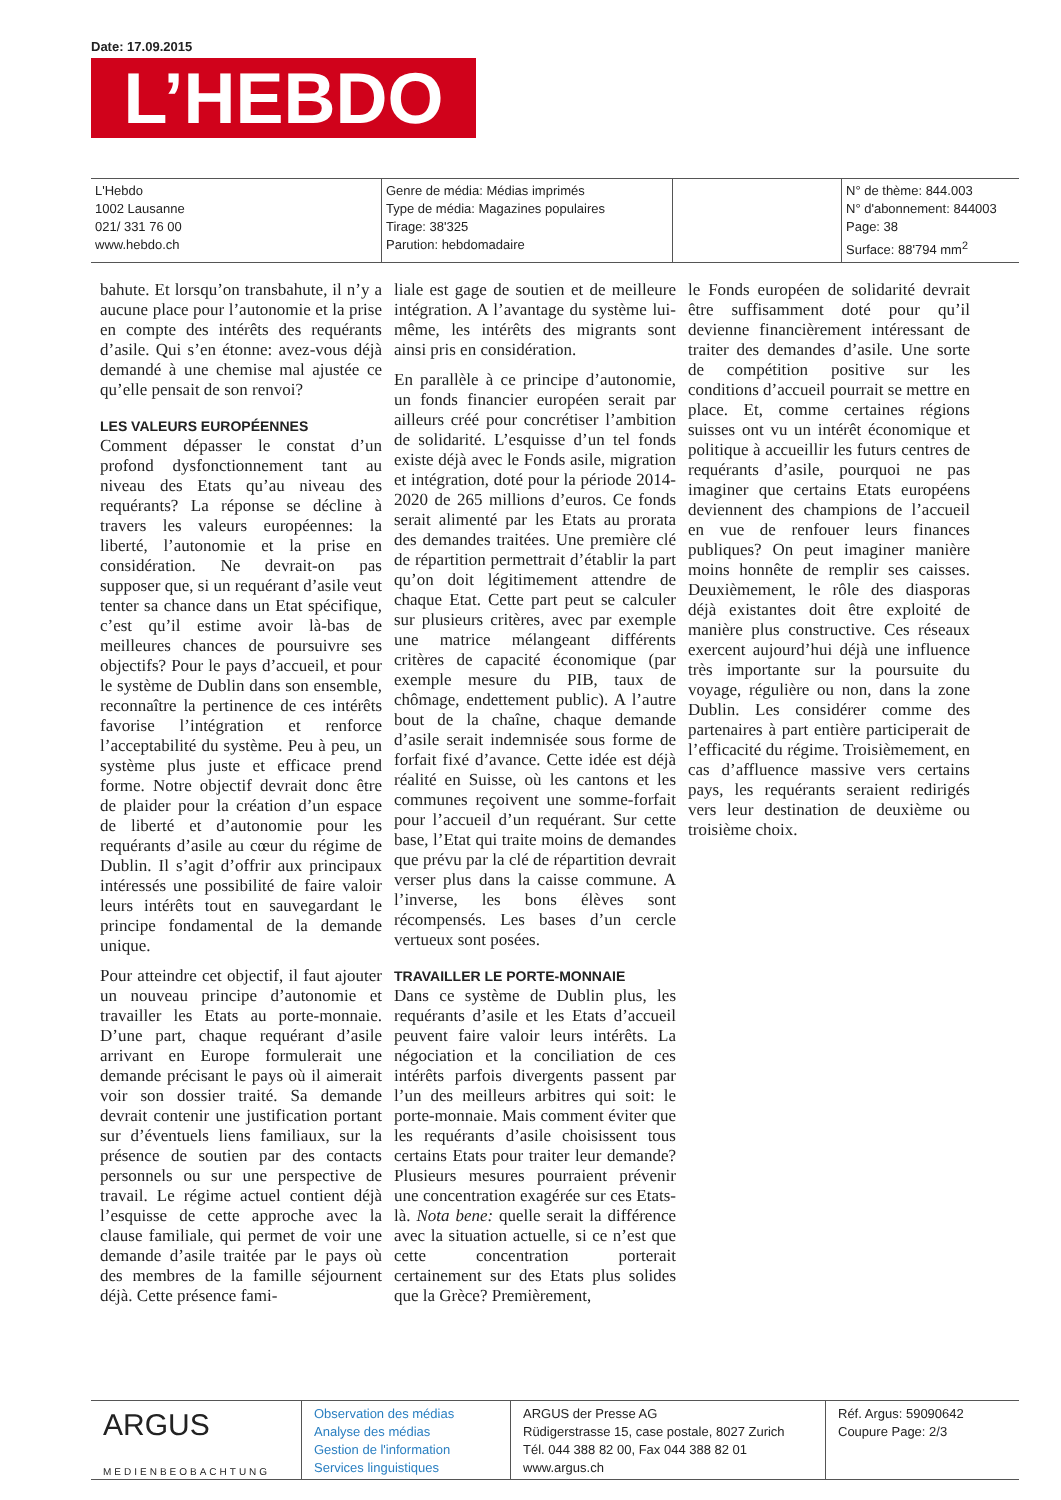Date: 17.09.2015
L’HEBDO
L'Hebdo
1002 Lausanne
021/ 331 76 00
www.hebdo.ch
Genre de média: Médias imprimés
Type de média: Magazines populaires
Tirage: 38'325
Parution: hebdomadaire
N° de thème: 844.003
N° d'abonnement: 844003
Page: 38
Surface: 88'794 mm<sup>2</sup>
bahute. Et lorsqu’on transbahute, il n’y a aucune place pour l’autonomie et la prise en compte des intérêts des requérants d’asile. Qui s’en étonne: avez-vous déjà demandé à une chemise mal ajustée ce qu’elle pensait de son renvoi?
LES VALEURS EUROPÉENNES
Comment dépasser le constat d’un profond dysfonctionnement tant au niveau des Etats qu’au niveau des requérants? La réponse se décline à travers les valeurs européennes: la liberté, l’autonomie et la prise en considération. Ne devrait-on pas supposer que, si un requérant d’asile veut tenter sa chance dans un Etat spécifique, c’est qu’il estime avoir là-bas de meilleures chances de poursuivre ses objectifs? Pour le pays d’accueil, et pour le système de Dublin dans son ensemble, reconnaître la pertinence de ces intérêts favorise l’intégration et renforce l’acceptabilité du système. Peu à peu, un système plus juste et efficace prend forme. Notre objectif devrait donc être de plaider pour la création d’un espace de liberté et d’autonomie pour les requérants d’asile au cœur du régime de Dublin. Il s’agit d’offrir aux principaux intéressés une possibilité de faire valoir leurs intérêts tout en sauvegardant le principe fondamental de la demande unique.
Pour atteindre cet objectif, il faut ajouter un nouveau principe d’autonomie et travailler les Etats au porte-monnaie. D’une part, chaque requérant d’asile arrivant en Europe formulerait une demande précisant le pays où il aimerait voir son dossier traité. Sa demande devrait contenir une justification portant sur d’éventuels liens familiaux, sur la présence de soutien par des contacts personnels ou sur une perspective de travail. Le régime actuel contient déjà l’esquisse de cette approche avec la clause familiale, qui permet de voir une demande d’asile traitée par le pays où des membres de la famille séjournent déjà. Cette présence fami-
liale est gage de soutien et de meilleure intégration. A l’avantage du système lui-même, les intérêts des migrants sont ainsi pris en considération.
En parallèle à ce principe d’autonomie, un fonds financier européen serait par ailleurs créé pour concrétiser l’ambition de solidarité. L’esquisse d’un tel fonds existe déjà avec le Fonds asile, migration et intégration, doté pour la période 2014-2020 de 265 millions d’euros. Ce fonds serait alimenté par les Etats au prorata des demandes traitées. Une première clé de répartition permettrait d’établir la part qu’on doit légitimement attendre de chaque Etat. Cette part peut se calculer sur plusieurs critères, avec par exemple une matrice mélangeant différents critères de capacité économique (par exemple mesure du PIB, taux de chômage, endettement public). A l’autre bout de la chaîne, chaque demande d’asile serait indemnisée sous forme de forfait fixé d’avance. Cette idée est déjà réalité en Suisse, où les cantons et les communes reçoivent une somme-forfait pour l’accueil d’un requérant. Sur cette base, l’Etat qui traite moins de demandes que prévu par la clé de répartition devrait verser plus dans la caisse commune. A l’inverse, les bons élèves sont récompensés. Les bases d’un cercle vertueux sont posées.
TRAVAILLER LE PORTE-MONNAIE
Dans ce système de Dublin plus, les requérants d’asile et les Etats d’accueil peuvent faire valoir leurs intérêts. La négociation et la conciliation de ces intérêts parfois divergents passent par l’un des meilleurs arbitres qui soit: le porte-monnaie. Mais comment éviter que les requérants d’asile choisissent tous certains Etats pour traiter leur demande? Plusieurs mesures pourraient prévenir une concentration exagérée sur ces Etats-là. Nota bene: quelle serait la différence avec la situation actuelle, si ce n’est que cette concentration porterait certainement sur des Etats plus solides que la Grèce? Premièrement,
le Fonds européen de solidarité devrait être suffisamment doté pour qu’il devienne financièrement intéressant de traiter des demandes d’asile. Une sorte de compétition positive sur les conditions d’accueil pourrait se mettre en place. Et, comme certaines régions suisses ont vu un intérêt économique et politique à accueillir les futurs centres de requérants d’asile, pourquoi ne pas imaginer que certains Etats européens deviennent des champions de l’accueil en vue de renfouer leurs finances publiques? On peut imaginer manière moins honnête de remplir ses caisses. Deuxièmement, le rôle des diasporas déjà existantes doit être exploité de manière plus constructive. Ces réseaux exercent aujourd’hui déjà une influence très importante sur la poursuite du voyage, régulière ou non, dans la zone Dublin. Les considérer comme des partenaires à part entière participerait de l’efficacité du régime. Troisièmement, en cas d’affluence massive vers certains pays, les requérants seraient redirigés vers leur destination de deuxième ou troisième choix.
ARGUS
MEDIENBEOBACHTUNG
Observation des médias
Analyse des médias
Gestion de l'information
Services linguistiques
ARGUS der Presse AG
Rüdigerstrasse 15, case postale, 8027 Zurich
Tél. 044 388 82 00, Fax 044 388 82 01
www.argus.ch
Réf. Argus: 59090642
Coupure Page: 2/3